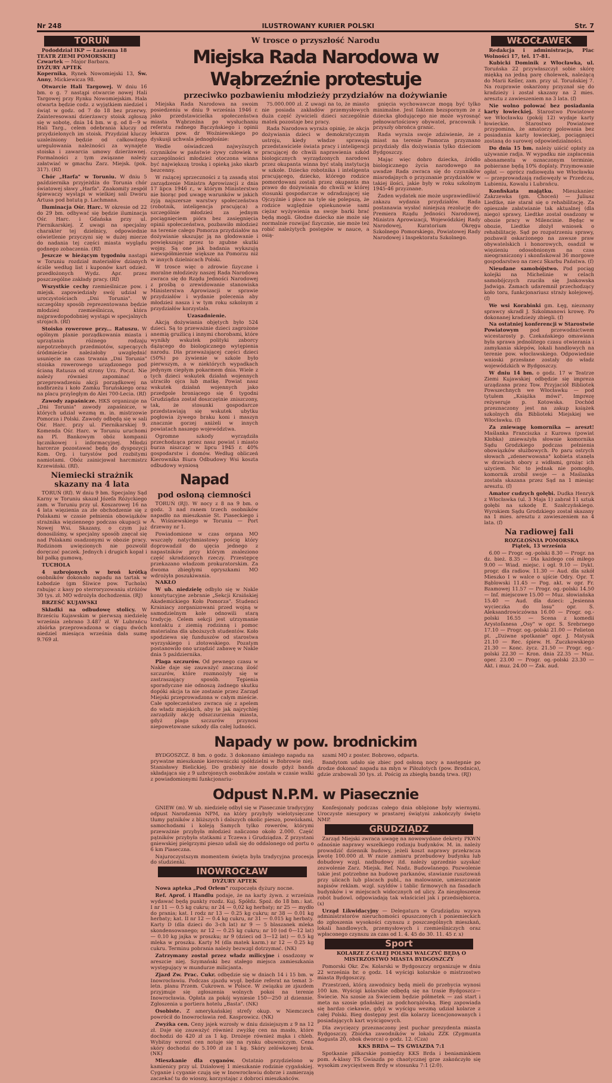Nr 248 ILUSTROWANY KURIER POLSKI Str. 7
TORUŃ
Pododdział IKP — Łazienna 18
TEATR ZIEMI POMORSKIEJ
Czwartek — Major Barbara.
DYŻURY APTEK
Kopernika, Rynek Nowomiejski 13, Św. Anny, Mickiewicza 98.
Otwarcie Hali Targowej. W dniu 16 bm. o g. 7 nastąpi otwarcie nowej Hali Targowej przy Rynku Nowomiejskim. Hala otwarta będzie codz. z wyjątkiem niedziel i świąt w godz. od 7 do 18 bez przerwy. Zainteresowani dzierżawcy stoisk zgłoszą się w sobotę, dnia 14 bm. w g. od 8—9 w Hali Targ., celem odebrania kluczy od przydzielonych im stoisk. Przydział kluczy uzależniony będzie od całkowitego uregulowania należności za wynajęte stoiska i zawarcia umowy dzierżawnej. Formalności z tym związane należy załatwiać w gmachu Zarz. Miejsk. (pok. 317). (Rf)
Chór „Harfa" w Toruniu. W dniu 5 października przyjeżdża do Torunia chór światowej sławy „Harfa". Znakomity zespół śpiewaczy wystąpi w wielkiej sali Dworu Artusa pod batutą p. Lachmana.
Iluminacja Ośr. Harc. W okresie od 22 do 29 bm. odbywać się będzie iluminacja Ośr. Harc. i Gdańska przy ul. Piernikarskiej. Z uwagi na specjalny charakter tej dzielnicy, odpowiednie oświetlenie przyczyni się w dużej mierze do nadania tej części miasta wyglądu godnego zobaczenia. (Rf)
Jeszcze w bieżącym tygodniu nastąpi w Toruniu rozdział materiałów dzianych ściśle według list i kuponów kart odzież. przedłożonych Wydz. Apr. przez poszczególne zakłady pracy. (Rf)
Wszystkie cechy rzemieślnicze pow. i miejsk. zapowiedziały swój udział w uroczystościach „Dni Torunia". W szczególny sposób reprezentowana będzie młodzież rzemieślnicza, która najprawdopodobniej wystąpi w specjalnych strojach. (Rf)
Stoisko rowerowe przy... Ratuszu. W ogólnym planie porządkowania miasta i uprzątania różnego rodzaju niepotrzebnych przedmiotów, szpecących śródmieście należałoby uwzględnić usunięcie na czas trwania „Dni Torunia" stoiska rowerowego urządzonego pod ścianą Ratusza od strony Urz. Poczt. Nie należy również zapominać o przeprowadzeniu akcji porządkowej na nadbrzeżu i koło Zamku Toruńskiego oraz na placu przyległym do Alei 700-Lecia. (Rf)
Zawody zapaśnicze. HKS organizuje na „Dni Torunia" zawody zapaśnicze, w których udział wezmą m. in. mistrzowie Pomorza i Polski. Zawody odbędą się w sali Ośr. Harc. przy ul. Piernikarskiej 9. Komenda Ośr. Harc. w Toruniu uruchomi na Pl. Bankowym obóz kompanii łącznikowej i informacyjnej. Młodzi harcerze pozostawać będą do dyspozycji Kom. Org. i turystów pod rozbitymi namiotami. Obóz zainicjował harcmistrz Krzewiński. (Rf).
Niemiecki strażnik
skazany na 4 lata
TORUŃ (Rf). W dniu 9 bm. Specjalny Sąd Karny w Toruniu skazał Józefa Różyckiego zam. w Toruniu przy ul. Koszarowej 16 na 4 lata więzienia za złe obchodzenie się z Polakami w czasie pełnienia obowiązków strażnika więziennego podczas okupacji w Nowej Wsi. Skazany, o czym już donosiliśmy, w specjalny sposób znęcał się nad Polakami osadzonymi w obozie pracy. Rodzinom uwięzionych nie pozwolił doręczać paczek. Jednych i drugich kopał i bił pałką gumową.
TUCHOLA
4 uzbrojonych w broń krótką osobników dokonało napadu na tartak w Łobodzie (gm Śliwice pow. Tuchola) rabując z kasy po sterroryzowaniu stróżów 30 tys. zł. MO wdrożyła dochodzenia. (RJ)
BRZEŚĆ KUJAWSKI
Składki na odbudowę stolicy. W Brześciu Kujawskim w pierwszą niedzielę września zebrano 3.487 zł. W Lubrańcu zbiórka przeprowadzona w ciągu dwóch niedziel miesiąca września dała sumę 9.769 zł.
W trosce o przyszłość Narodu
Miejska Rada Narodowa w Wąbrzeźnie protestuje
przeciwko pozbawieniu młodzieży przydziałów na dożywianie
Miejska Rada Narodowa na swoim posiedzeniu w dniu 9 września 1946 r. jako przedstawicielka społeczeństwa miasta Wąbrzeźna po wysłuchaniu referatu radnego Bączyńskiego i opinii lekarza pow. dr Woźniewskiego po dyskusji uchwala jednogłośnie:
Wedle oświadczeń najwyższych czynników w państwie żywy człowiek w szczególności młodzież otoczona winna być największą troską i opieką jako skarb bezcenny.
W rażącej sprzeczności z tą zasadą stoi zarządzenie Ministra Aprowizacji z dnia 17 lipca 1946 r., w którym Ministerstwo nie biorąc pod uwagę warunków w jakich żyją najszersze warstwy społeczeństwa (robotnik, inteligencja pracująca) a szczególnie młodzież za jednym pociągnięciem pióra bez zasięgnięcia opinii społeczeństwa, pozbawiło młodzież na terenie całego Pomorza przydziałów na dożywianie skazując ją na głodowanie i powiększając przez to zgubne skutki wojny. Są one jak badania wykazują niewspółmiernie większe na Pomorzu niż w innych dzielnicach Polski.
W trosce więc o zdrowie fizyczne i moralne młodzieży naszej Rada Narodowa zwraca się do Rządu Jedności Narodowej z prośbą o zrewidowanie stanowiska Ministerstwa Aprowizacji w sprawie przydziałów i wydanie polecenia aby młodzież nasza i w tym roku szkolnym z przydziałów korzystała.
Uzasadnienie.
Akcją dożywiania objętych było 524 dzieci. Są to przeważnie dzieci zagrożone anemią gruźlicą i innymi chorobami, które wynikły wskutek polityki zaborcy dążącego do biologicznego wytępienia narodu. Dla przeważającej części dzieci (50%) po żywienie w szkole było pierwszym, a w niektórych wypadkach jedynym ciepłym pokarmem dnia. Wiele z tych dzieci wskutek działań wojennych utraciło ojca lub matkę. Powiat nasz wskutek działań wojennych jako przedpole broniącego się 6 tygodni Grudziądza został doszczętnie zniszczony, tak, że stosunki gospodarcze przedstawiają się wskutek ubytku pogłowia żywego braku koni i maszyn znacznie gorzej aniżeli w innych powiatach naszego województwa.
Ogromne szkody wyrządziła przechodząca przez nasz powiat i miasto burza niszcząc w lipcu 1945 r. 40% gospodarstw i domów. Według obliczeń Kierownika Biura Odbudowy Wsi koszta odbudowy wyniosą
Napad
pod osłoną ciemności
TORUŃ (RJ). W nocy z 8 na 9 bm. o godz. 3 nad ranem trzech osobników napadło na mieszkanie St. Piaseckiego i A. Wiśniewskiego w Toruniu — Port drzewny nr 1.
Powiadomione w czas organa MO wszczęły natychmiastowy pościg który doprowadził do ujęcia jednego z napastników przy którym znaleziono część skradzionych rzeczy. Przestępcę przekazano władzom prokuratorskim. Za dwoma zbiegłymi opryszkami MO wdrożyła poszukiwania.
NAKŁO
W ub. niedzielę odbyło się w Nakle konstytucyjne zebranie „Sekcji Kraińskiej Akademickiego Koło Pomorza". Studenci Krainiacy zorganizowani przed wojną w samodzielnym kole odnowili starą tradycję. Celem sekcji jest utrzymanie kontaktu z ziemią rodzinną i pomoc materialna dla uboższych studentów. Koło spodziewa się funduszów od starostwa wyrzyskiego i złotowskiego. Pozatym postanowiło ono urządzić zabawę w Nakle dnia 5 października.
Plaga szczurów. Od pewnego czasu w Nakle daje się zauważyć znaczną ilość szczurów, które rozmnożyły się w zastraszający sposób. Tępienia sporadyczne nie odnoszą żadnego skutku dopóki akcja ta nie zostanie przez Zarząd Miejski przeprowadzona w całym mieście. Całe społeczeństwo zwraca się z apelem do władz miejskich, aby te jak najrychlej zarządziły akcję odszczurzenia miasta, gdyż plaga szczurów przynosi niepowetowane szkody dla całej ludności.
75.000.000 zł. Z uwagi na to, że miasto nie posiada zakładów przemysłowych duża część żywicieli dzieci szczególnie matek pozostaje bez pracy.
Rada Narodowa wyraża opinię, że akcja dożywiania dzieci w demokratycznym ustroju, kiedy władze sprawują przedstawiciele świata pracy i inteligencji pracującej do chwili naprawienia szkód biologicznych wyrządzonych narodowi przez okupanta winna być stałą instytucją w szkole. Dziecko robotnika i inteligenta pracującego, dziecko, którego rodzice pomordowani zostali przez okupanta ma prawo do dożywiania do chwili w której stosunki gospodarcze w odradzającej się Ojczyźnie i płace na tyle się polepszą, że rodzice względnie opiekunowie sami ciężar wyżywienia na swoje barki brać będą mogli. Głodne dziecko nie może się normalnie rozwijać fizycznie, nie może też robić należytych postępów w nauce, a osią-
gnięcia wychowawcze mogą być tylko minimalne. Jest faktem bezspornym że z dziecka głodującego nie może wyrosnąć pełnowartościowy obywatel, pracownik i przyszły obrońca granic.
Rada wyraża swoje zdziwienie, że z miast na terenie Pomorza przyznano przydziały dla dożywiania tylko dzieciom Bydgoszczy.
Mając więc dobro dziecka, źródło biologicznego życia narodowego na uwadze Rada zwraca się do czynników miarodajnych o przyznanie przydziałów w takiej ilości, jakie były w roku szkolnym 1945-46 przyznane.
Żaden wydatek nie może usprawiedliwić zakazu wydania przydziałów. Rada postanawia wysłać niniejszą rezolucję do: Premiera Rządu Jedności Narodowej, Ministra Aprowizacji, Wojewódzkiej Rady Narodowej, Kuratorium Okręgu Szkolnego Pomorskiego, Powiatowej Rady Narodowej i Inspektoratu Szkolnego.
Napady w pow. brodnickim
BYDGOSZCZ. 8 bm. o godz. 3 dokonano śmiałego napadu na prywatne mieszkanie kierowniczki spółdzielni w Bobrowie niej. Stanisławy Bielickiej. Do grabieży nie doszło gdyż banda składająca się z 9 uzbrojonych osobników została w czasie walki z powiadomionymi funkcjonariu-
szami MO z poster. Bobrowo, odparta.
Bandytom udało się zbiec pod osłoną nocy a następnie po drodze dokonać napadu na młyn w Piłozłotych (pow. Brodnica), gdzie zrabowali 30 tys. zł. Pościg za zbiegłą bandą trwa. (RJ)
Odpust N.P.M. w Piasecznie
GNIEW (m). W ub. niedzielę odbył się w Piasecznie tradycyjny odpust Narodzenia NPM, na który przybyły wielotysięczne tłumy pątników z bliższych i dalszych okolic pieszo, powózkami, samochodami i koleją Samych tylko rowerów, którymi przeważnie przybyła młodzież naliczono około 2.000. Część pątników przybyła statkami z Tczewa i Grudziądza. Z przystani gniewskiej pielgrzymi pieszo udali się do oddalonego od portu o 6 km Piaseczna.
Najuroczystszym momentem święta była tradycyjna procesja do studzienki.
INOWROCŁAW
DYŻURY APTEK
Nowa apteka „Pod Orłem" rozpoczęła dyżury nocne.
Ref. Aprof. i Handlu podaje, że na karty żywn. z września wydawać będą punkty rozdz. Kuj. Spółdz. Spoż. do 18 bm.: kat. I nr 11 — 0.5 kg cukru; nr 24 — 0,02 kg herbaty; nr 25 — mydło do prania; kat. I rodz nr 13 — 0.25 kg cukru; nr 38 — 0.01 kg herbaty; kat. II nr 12 — 0.4 kg cukru, nr 31 — 0.015 kg herbaty. Karty D (dla dzieci do 3-ch lat) nr 9 — 5 blaszanek mleka skondensowanego; nr 12 — 0.25 kg cukru; nr 10 (od 0—12 lat) — 0.10 kg jajka w proszku; nr 9 (dzieci od 3—12 lat) — 0.5 kg mleka w proszku. Karty M (dla matek karm.) nr 12 — 0.25 kg cukru. Terminu pobrania należy bezwzgl dotrzymać. (NK)
Zatrzymany został przez władz milicyjne i osadzony w areszcie niej. Szymański bez stałego miejsca zamieszkania występujący w mundurze milicjanta.
Zjazd Zw. Prac. Cukr. odbędzie się w dniach 14 i 15 bm. w Inowrocławiu. Podczas zjazdu wygł. będzie referat na temat 3-letn. planu Przem. Cukrown. w Polsce. W związku ze zjazdem przyjmuje się zgłoszenia wolnych pokoi na terenie Inowrocławia. Opłata za pokój wyniesie 150—250 zł dziennie. Zgłoszenia u portiera hotelu „Basta". (NK)
Osobiste. Z amerykańskiej strefy okup. w Niemczech powrócił do Inowrocławia red. Kasprowicz. (NK)
Zwyżka cen. Ceny jajek wzrosły w dniu dzisiejszym z 9 na 12 zł. Daje się zauważyć również zwyżkę cen na masło, które dochodzi do 420 zł za 1 kg. Drożeje również mąka i chleb. Wybitny wzrost cen notuje się na rynku obuwniczym. Cena skóry dochodzi do 5.100 zł za 1 kg. Skóry zelówkowej brak. (NK)
Mieszkanie dla cyganów. Ostatnio przydzielono w kamienicy przy ul. Działowej 1 mieszkanie rodzinie cygańskiej. Cyganie i cyganie czują się w Inowrocławiu dobrze i zamierzają zaczekać tu do wiosny, korzystając z dobroci mieszkańców.
Konfesjonały podczas całego dnia oblężone były wiernymi. Uroczyste nieszpory w prastarej świątyni zakończyły święto NMP.
GRUDZIĄDZ
Zarząd Miejski zwraca uwagę na nowowydane dekrety PKWN odnośnie naprawy wszelkiego rodzaju budynków. M. in. należy prowadzić dziennik budowy, jeżeli koszt naprawy przekracza kwotę 100.000 zł. W razie zamiaru przebudowy budynku lub dobudowy wzgl. nadbudowy itd. należy uprzednio uzyskać zezwolenie Zarz. Miejsk. Ref. Nadz. Budowlanego. Pozwolenie takie jest potrzebne na budowę parkanów, stawianie rusztowań przy ulicach lub placach publ., na malowanie, umieszczanie napisów reklam. wzgl. szyldów i tablic firmowych na fasadach budynków i w miejscach widocznych od ulicy. Za niezgłoszenie robót budowl. odpowiadają tak właściciel jak i przedsiębiorca. (x)
Urząd Likwidacyjny — Delegatura w Grudziądzu wzywa administratorów nieruchomości opuszczonych i poniemieckich do zgłoszenia wysokości czynszu z poszczególnych mieszkań, lokali handlowych, przemysłowych i rzemieślniczych oraz wpłaconego czynszu za czas od 1. 4. 45 do 30. 11. 45 r. x)
Sport
KOLARZE Z CAŁEJ POLSKI WALCZYĆ BĘDĄ O MISTRZOSTWO MIASTA BYDGOSZCZY
Pomorski Okr. Zw. Kolarski w Bydgoszczy organizuje w dniu 22 września br. o godz. 14 wyścigi kolarskie o mistrzostwo miasta Bydgoszczy.
Przestrzeń, którą zawodnicy będą mieli do przebycia wynosi 100 km. Wyścigi kolarskie odbędą się na trasie Bydgoszcz—Świecie. Na szosie za Świeciem będzie półmetek — zaś start i meta na szosie gdańskiej za podchorążówką. Bieg zapowiada się bardzo ciekawie, gdyż w wyścigu wezmą udział kolarze z całej Polski. Bieg dostępny jest dla kolarzy licencjonowanych i posiadających kart wyścigowych.
Dla zwycięzcy przeznaczony jest puchar prezydenta miasta Bydgoszczy. Zbiórka zawodników w lokalu ZZK (Zygmunta Augusta 20, obok dworca) o godz. 12. (Cza)
KKS BRDA — TS GWIAZDA 7:1
Spotkanie piłkarskie pomiędzy KKS Brda i beniaminkiem pom. A-klasy TS Gwiazda po chaotycznej grze zakończyło się wysokim zwycięstwem Brdy w stosunku 7:1 (2:0).
WŁOCŁAWEK
Redakcja i administracja, Plac Wolności 17, tel. 17-81.
Kubicki Dominik z Włocławka, ul. Toruńska 22 przywłaszczył sobie skórę miękką na jedną parę cholewek, należącą do Marii Keller, zam. przy ul. Toruńskiej 7. Na rozprawie oskarżony przyznał się do kradzieży i został skazany na 2 mies. aresztu z zawieszeniem na 3 lata. (f)
Nie wolno polować bez posiadania karty łowieckiej. Starostwo Powiatowe we Włocławku (pokój 12) wydaje karty łowieckie. Starostwo Powiatowe przypomina, że amatorzy polowania bez posiadania karty łowieckiej, pociągnięci zostaną do surowej odpowiedzialności.
Do dnia 15 bm. należy uiścić opłaty za używanie radja. W wypadku nie zapłacenia abonamentu w oznaczonym terminie, pobierane będą 10% doplaty. Przymowanie opłat — oprócz radiowęzła we Włocławku — przeprowadzają radiowęzły w Przedczu, Lubieniu, Kowalu i Lubrańcu.
Konfiskata majątku. Mieszkaniec Zakrzewka (gm. Choceń) — Juliusz Liedtke, nie starał się o rehabilitację. Za opieszałe załatwianie tak aktualnej (dla niego) sprawy, Liedtke został osadzony w obozie pracy w Milencinie. Będąc w obozie, Liedtke złożył wniosek o rehabilitację. Sąd po rozpatrzeniu sprawy, pozbawił oskarżonego na zawsze praw obywatelskich i honorowych, osadził w więzieniu odosobnionym na czas nieograniczony i skonfiskował 36 morgowe gospodarstwo na rzecz Skarbu Państwa. (f)
Nieudane samobójstwo. Pod pociąg kolejki na Michelinie w celach samobójczych rzuciła się Jankowska Jadwiga. Zamach udaremnił przechodzący koło toru, funkcjonariusz straży kolejowej. (f)
We wsi Korabinki gm. Łęg, nieznany sprawcy skradł J. Szkolmanowi krowę. Po dokonanej kradzieży zbiegli. (f)
Na ostatniej konferencji w Starostwie Powiatowym pod przewodnictwem wicestarosty p. Czekańskiego omawiana była sprawa jednolitego czasu otwierania i zamykania sklepów, lokali handlowych na terenie pow. włocławskiego. Odpowiednie wnioski przesłane zostały do władz wojewódzkich w Bydgoszczy.
W dniu 14 bm. o godz. 17 w Teatrze Ziemi Kujawskiej odbędzie się impreza urządzana przez Tow. Przyjaciół Bibliotek Powszechnych we Włocławku — pod tytułem „Książka mówi". Imprezę reżyseruje p. Kotowska. Dochód przeznaczony jest na zakup książek szkolnych dla Biblioteki Miejskiej we Włocławku. (f)
Za zniewagę komornika — areszt! Maślanka Franciszka z Kurowa (powiat Kłobka) znieważyła słownie komornika Sądu Grodzkiego podczas pełnienia obowiązków służbowych. Po paru ostrych słowach „zdenerwowana" kobieta stanęła w drzwiach obory z widłami, grożąc ich użyciem. Nic to jednak nie pomogło, komornik zrobił swoje — a Maślanka została skazana przez Sąd na 1 miesiąc aresztu. (f)
Amator cudzych gołębi. Dudka Henryk z Włocławka (ul. 3 Maja 1) zabrał 11 sztuk gołębi na szkodę E. Szałczyńskiego. Wyrokiem Sądu Grodzkiego został skazany na 1 mies. aresztu z zawieszeniem na 4 lata. (f)
Na radiowej fali
ROZGŁOŚNIA POMORSKA
Piątek, 13 września
6.00 — Progr. og.-polski 8.30 — Progr. na dz. bież. 8.35 — Dla każdego coś miłego 9.00 — Wiad. miejsc. i ogł. 9.10 — Dykt. progr. dla radiow. 11.30 — Aud. dla szkół Mieszko I w walce o ujście Odry. Opr. T. Bąblowski 11.45 — Pog. akt. w opr. Fr. Bzamowej 11.57 — Progr. og.-polski 14.50 — Inf. miejscowe 15.00 — Muz. słowiańska 15.40 — Aud. dla dzieci: „Jesienna wycieczka do lasu" opr. S. Aleksandrowiczówna 16.00 — Progr. og.-polski 16.55 — Scena z komedii Arystofanesa „Osy" w opr. S. Srebrnego 17.10 — Progr. og.-polski 21.00 — Felieton pt. „Dziwne spotkanie" opr. J. Matysik 21.10 — Rec. śpiew. H. Żuczkowskiego 21.30 — Konc. życz. 21.50 — Progr. og.-polski 22.30 — Kron. dnia 22.35 — Muz. oper. 23.00 — Progr. og.-polski 23.30 — Akt. i muz. 24.00 — Zak. aud.